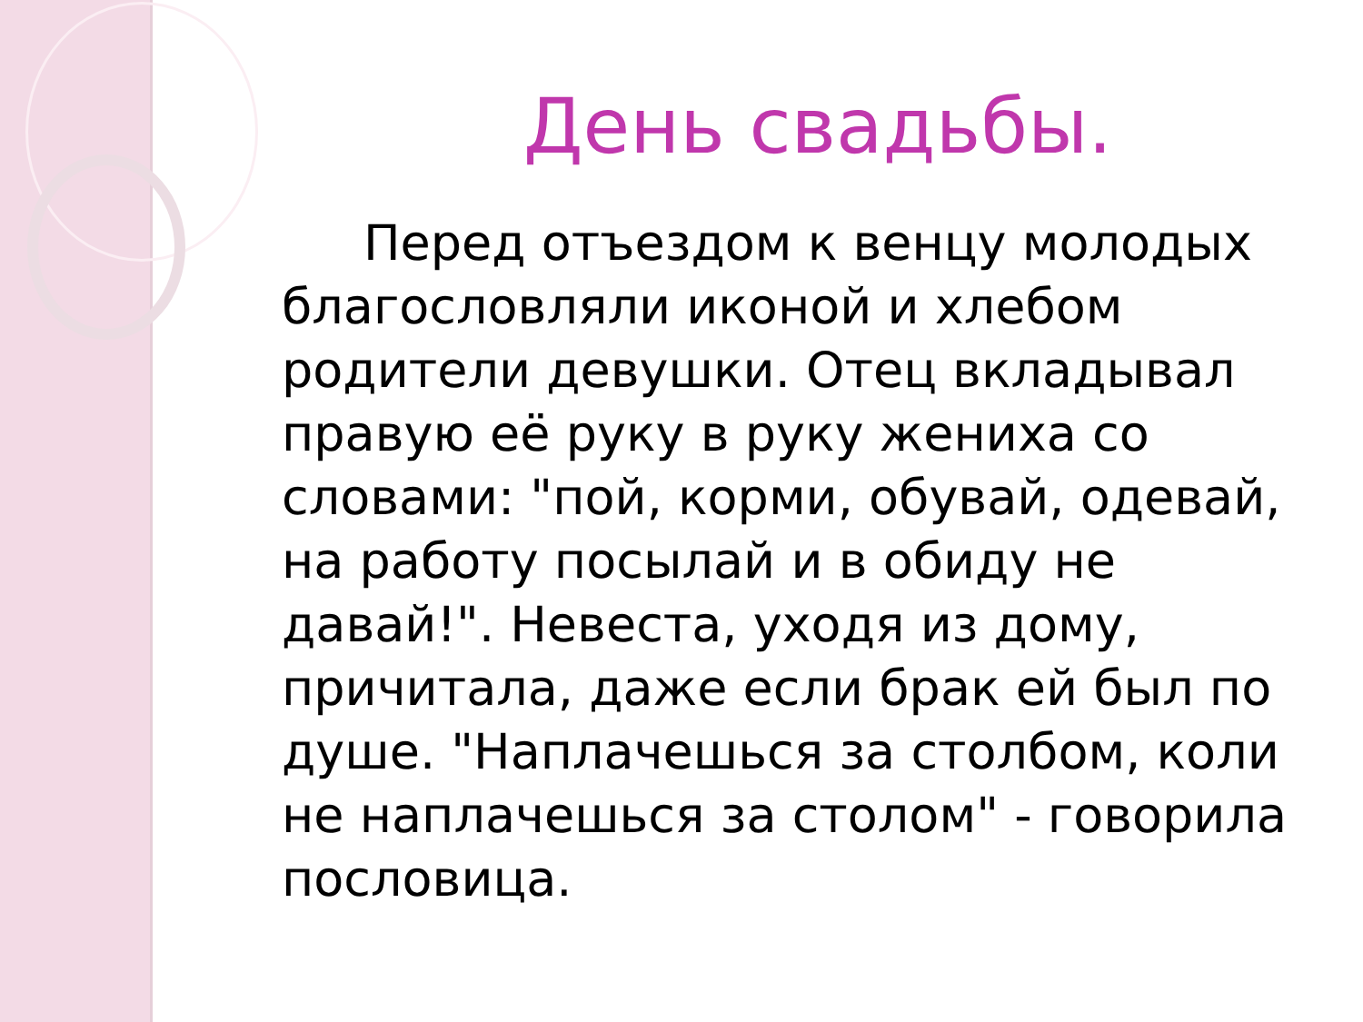День свадьбы.
Перед отъездом к венцу молодых благословляли иконой и хлебом родители девушки. Отец вкладывал правую её руку в руку жениха со словами: "пой, корми, обувай, одевай, на работу посылай и в обиду не давай!". Невеста, уходя из дому, причитала, даже если брак ей был по душе. "Наплачешься за столбом, коли не наплачешься за столом" - говорила пословица.